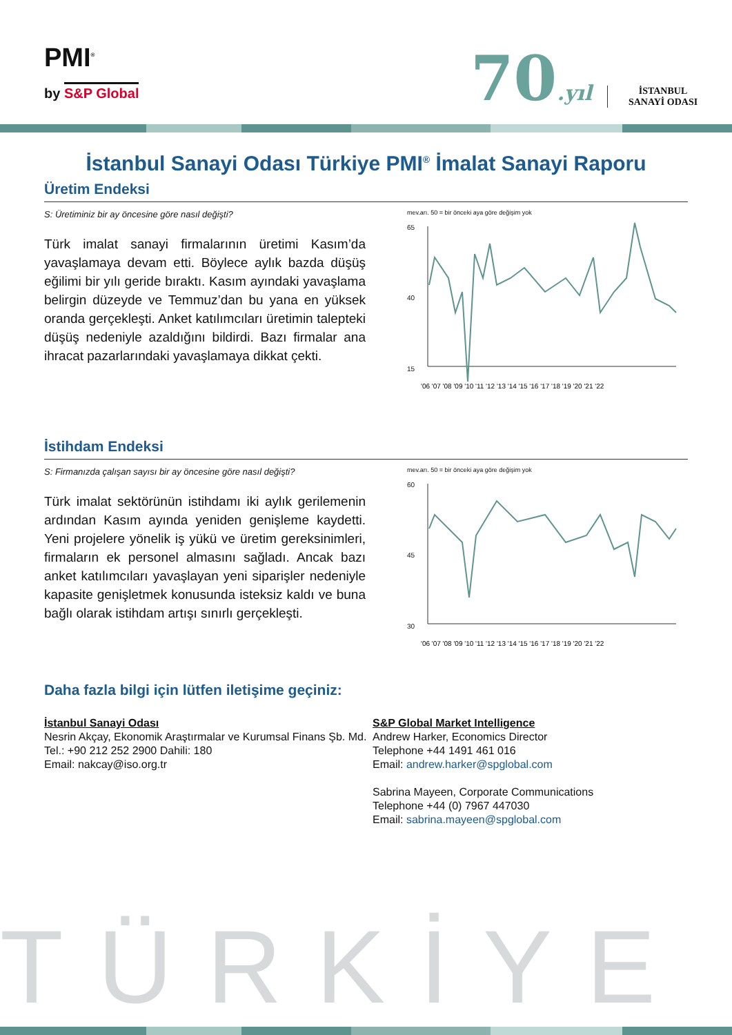PMI<sup>®</sup>
by S&P Global 70.yıl
İSTANBUL
SANAYİ ODASI
İstanbul Sanayi Odası Türkiye PMI<sup>®</sup> İmalat Sanayi Raporu
Üretim Endeksi
S: Üretiminiz bir ay öncesine göre nasıl değişti?
Türk imalat sanayi firmalarının üretimi Kasım’da yavaşlamaya devam etti. Böylece aylık bazda düşüş eğilimi bir yılı geride bıraktı. Kasım ayındaki yavaşlama belirgin düzeyde ve Temmuz’dan bu yana en yüksek oranda gerçekleşti. Anket katılımcıları üretimin talepteki düşüş nedeniyle azaldığını bildirdi. Bazı firmalar ana ihracat pazarlarındaki yavaşlamaya dikkat çekti.
mev.arı. 50 = bir önceki aya göre değişim yok
65
15
40
'06 '07 '08 '09 '10 '11 '12 '13 '14 '15 '16 '17 '18 '19 '20 '21 '22
İstihdam Endeksi
S: Firmanızda çalışan sayısı bir ay öncesine göre nasıl değişti?
Türk imalat sektörünün istihdamı iki aylık gerilemenin ardından Kasım ayında yeniden genişleme kaydetti. Yeni projelere yönelik iş yükü ve üretim gereksinimleri, firmaların ek personel almasını sağladı. Ancak bazı anket katılımcıları yavaşlayan yeni siparişler nedeniyle kapasite genişletmek konusunda isteksiz kaldı ve buna bağlı olarak istihdam artışı sınırlı gerçekleşti.
mev.arı. 50 = bir önceki aya göre değişim yok
60
30
45
'06 '07 '08 '09 '10 '11 '12 '13 '14 '15 '16 '17 '18 '19 '20 '21 '22
Daha fazla bilgi için lütfen iletişime geçiniz:
İstanbul Sanayi Odası
Nesrin Akçay, Ekonomik Araştırmalar ve Kurumsal Finans Şb. Md.
Tel.: +90 212 252 2900 Dahili: 180
Email: nakcay@iso.org.tr
S&P Global Market Intelligence
Andrew Harker, Economics Director
Telephone +44 1491 461 016
Email: andrew.harker@spglobal.com
Sabrina Mayeen, Corporate Communications
Telephone +44 (0) 7967 447030
Email: sabrina.mayeen@spglobal.com
TÜRKİYE